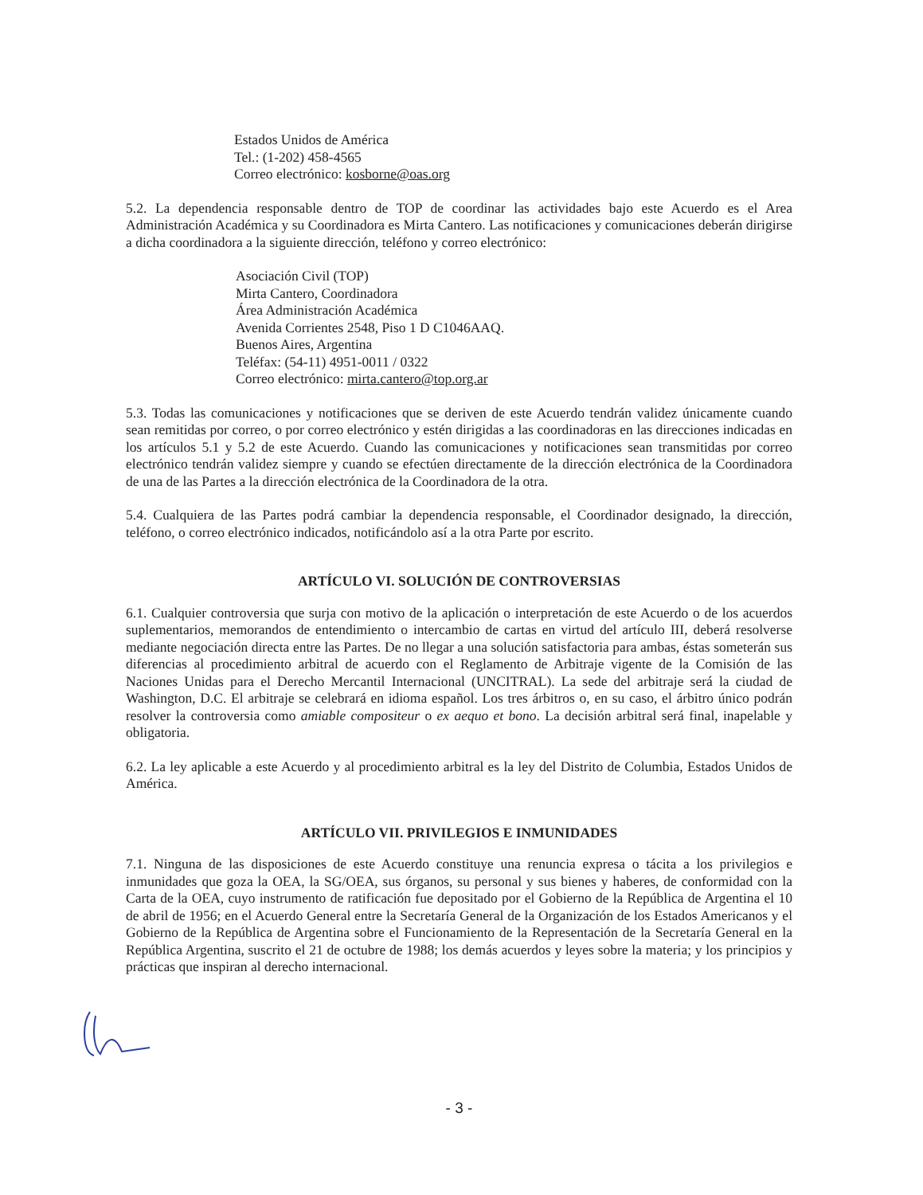Estados Unidos de América
Tel.: (1-202) 458-4565
Correo electrónico: kosborne@oas.org
5.2. La dependencia responsable dentro de TOP de coordinar las actividades bajo este Acuerdo es el Area Administración Académica y su Coordinadora es Mirta Cantero. Las notificaciones y comunicaciones deberán dirigirse a dicha coordinadora a la siguiente dirección, teléfono y correo electrónico:
Asociación Civil (TOP)
Mirta Cantero, Coordinadora
Área Administración Académica
Avenida Corrientes 2548, Piso 1 D C1046AAQ.
Buenos Aires, Argentina
Teléfax: (54-11) 4951-0011 / 0322
Correo electrónico: mirta.cantero@top.org.ar
5.3. Todas las comunicaciones y notificaciones que se deriven de este Acuerdo tendrán validez únicamente cuando sean remitidas por correo, o por correo electrónico y estén dirigidas a las coordinadoras en las direcciones indicadas en los artículos 5.1 y 5.2 de este Acuerdo. Cuando las comunicaciones y notificaciones sean transmitidas por correo electrónico tendrán validez siempre y cuando se efectúen directamente de la dirección electrónica de la Coordinadora de una de las Partes a la dirección electrónica de la Coordinadora de la otra.
5.4. Cualquiera de las Partes podrá cambiar la dependencia responsable, el Coordinador designado, la dirección, teléfono, o correo electrónico indicados, notificándolo así a la otra Parte por escrito.
ARTÍCULO VI. SOLUCIÓN DE CONTROVERSIAS
6.1. Cualquier controversia que surja con motivo de la aplicación o interpretación de este Acuerdo o de los acuerdos suplementarios, memorandos de entendimiento o intercambio de cartas en virtud del artículo III, deberá resolverse mediante negociación directa entre las Partes. De no llegar a una solución satisfactoria para ambas, éstas someterán sus diferencias al procedimiento arbitral de acuerdo con el Reglamento de Arbitraje vigente de la Comisión de las Naciones Unidas para el Derecho Mercantil Internacional (UNCITRAL). La sede del arbitraje será la ciudad de Washington, D.C. El arbitraje se celebrará en idioma español. Los tres árbitros o, en su caso, el árbitro único podrán resolver la controversia como amiable compositeur o ex aequo et bono. La decisión arbitral será final, inapelable y obligatoria.
6.2. La ley aplicable a este Acuerdo y al procedimiento arbitral es la ley del Distrito de Columbia, Estados Unidos de América.
ARTÍCULO VII. PRIVILEGIOS E INMUNIDADES
7.1. Ninguna de las disposiciones de este Acuerdo constituye una renuncia expresa o tácita a los privilegios e inmunidades que goza la OEA, la SG/OEA, sus órganos, su personal y sus bienes y haberes, de conformidad con la Carta de la OEA, cuyo instrumento de ratificación fue depositado por el Gobierno de la República de Argentina el 10 de abril de 1956; en el Acuerdo General entre la Secretaría General de la Organización de los Estados Americanos y el Gobierno de la República de Argentina sobre el Funcionamiento de la Representación de la Secretaría General en la República Argentina, suscrito el 21 de octubre de 1988; los demás acuerdos y leyes sobre la materia; y los principios y prácticas que inspiran al derecho internacional.
- 3 -